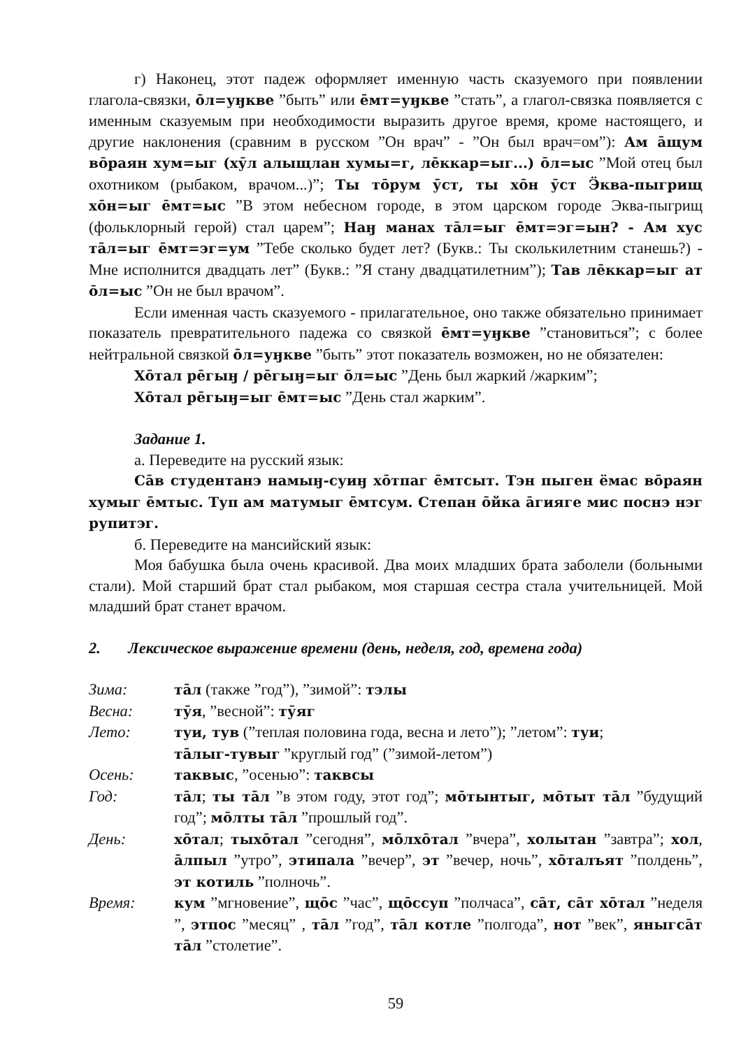г) Наконец, этот падеж оформляет именную часть сказуемого при появлении глагола-связки, ōл=уӈкве ”быть” или ēмт=уӈкве ”стать”, а глагол-связка появляется с именным сказуемым при необходимости выразить другое время, кроме настоящего, и другие наклонения (сравним в русском ”Он врач” - ”Он был врач=ом”): Ам āщум вōраян хум=ыг (хӯл алыщлан хумы=г, лēккар=ыг...) ōл=ыс ”Мой отец был охотником (рыбаком, врачом...)”; Ты тōрум ӯст, ты хōн ӯст Ӭква-пыгрищ хōн=ыг ēмт=ыс ”В этом небесном городе, в этом царском городе Эква-пыгрищ (фольклорный герой) стал царем”; Наӈ манах тāл=ыг ēмт=эг=ын? - Ам хус тāл=ыг ēмт=эг=ум ”Тебе сколько будет лет? (Букв.: Ты сколькилетним станешь?) - Мне исполнится двадцать лет” (Букв.: ”Я стану двадцатилетним”); Тав лēккар=ыг ат ōл=ыс ”Он не был врачом”.
Если именная часть сказуемого - прилагательное, оно также обязательно принимает показатель превратительного падежа со связкой ēмт=уӈкве ”становиться”; с более нейтральной связкой ōл=уӈкве ”быть” этот показатель возможен, но не обязателен:
Хōтал рēгыӈ / рēгыӈ=ыг ōл=ыс ”День был жаркий /жарким”;
Хōтал рēгыӈ=ыг ēмт=ыс ”День стал жарким”.
Задание 1.
а. Переведите на русский язык:
Сāв студентанэ намыӈ-суиӈ хōтпаг ēмтсыт. Тэн пыген ёмас вōраян хумыг ēмтыс. Туп ам матумыг ēмтсум. Степан ōйка āгияге мис поснэ нэг рупитэг.
б. Переведите на мансийский язык:
Моя бабушка была очень красивой. Два моих младших брата заболели (больными стали). Мой старший брат стал рыбаком, моя старшая сестра стала учительницей. Мой младший брат станет врачом.
2. Лексическое выражение времени (день, неделя, год, времена года)
| Зима: | тāл (также ”год”), ”зимой”: тэлы |
| Весна: | тӯя , ”весной”: тӯяг |
| Лето: | туи, тув (”теплая половина года, весна и лето”); ”летом”: туи ; тāлыг-тувыг ”круглый год” (”зимой-летом”) |
| Осень: | таквыс , ”осенью”: таквсы |
| Год: | тāл ; ты тāл ”в этом году, этот год”; мōтынтыг, мōтыт тāл ”будущий год”; мōлты тāл ”прошлый год”. |
| День: | хōтал ; тыхōтал ”сегодня”, мōлхōтал ”вчера”, холытан ”завтра”; хол , āлпыл ”утро”, этипала ”вечер”, эт ”вечер, ночь”, хōталъят ”полдень”, эт котиль ”полночь”. |
| Время: | кум ”мгновение”, щōс ”час”, щōссуп ”полчаса”, сāт, сāт хōтал ”неделя ”, этпос ”месяц” , тāл ”год”, тāл котле ”полгода”, нот ”век”, яныгсāт тāл ”столетие”. |
59